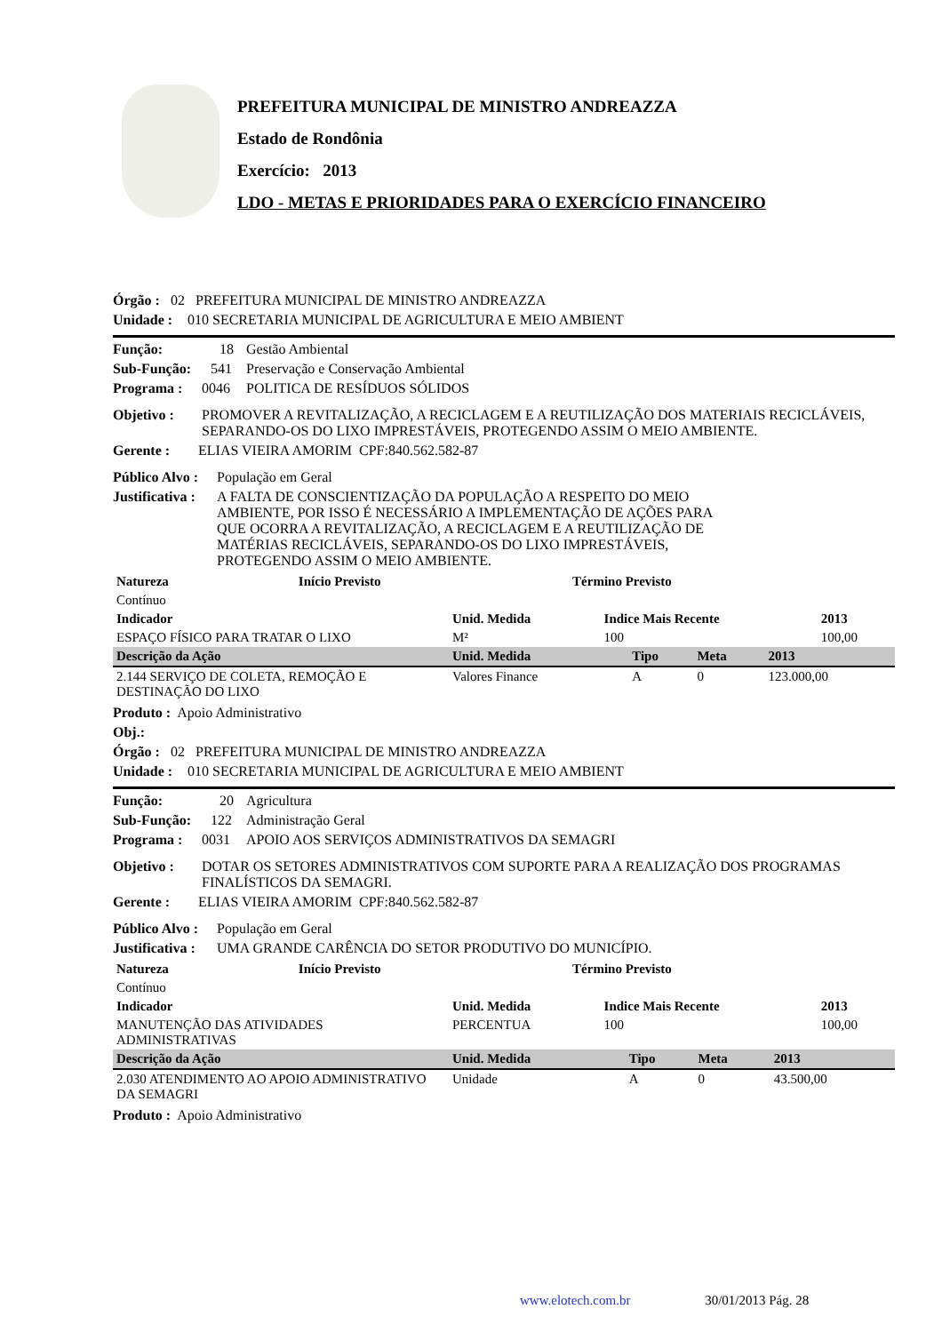PREFEITURA MUNICIPAL DE MINISTRO ANDREAZZA
Estado de Rondônia
Exercício: 2013
LDO - METAS E PRIORIDADES PARA O EXERCÍCIO FINANCEIRO
Órgão : 02 PREFEITURA MUNICIPAL DE MINISTRO ANDREAZZA
Unidade : 010 SECRETARIA MUNICIPAL DE AGRICULTURA E MEIO AMBIENT
Função: 18 Gestão Ambiental
Sub-Função: 541 Preservação e Conservação Ambiental
Programa : 0046 POLITICA DE RESÍDUOS SÓLIDOS
Objetivo : PROMOVER A REVITALIZAÇÃO, A RECICLAGEM E A REUTILIZAÇÃO DOS MATERIAIS RECICLÁVEIS, SEPARANDO-OS DO LIXO IMPRESTÁVEIS, PROTEGENDO ASSIM O MEIO AMBIENTE.
Gerente : ELIAS VIEIRA AMORIM CPF:840.562.582-87
Público Alvo : População em Geral
Justificativa : A FALTA DE CONSCIENTIZAÇÃO DA POPULAÇÃO A RESPEITO DO MEIO AMBIENTE, POR ISSO É NECESSÁRIO A IMPLEMENTAÇÃO DE AÇÕES PARA QUE OCORRA A REVITALIZAÇÃO, A RECICLAGEM E A REUTILIZAÇÃO DE MATÉRIAS RECICLÁVEIS, SEPARANDO-OS DO LIXO IMPRESTÁVEIS, PROTEGENDO ASSIM O MEIO AMBIENTE.
| Natureza | Início Previsto | Término Previsto |
| --- | --- | --- |
| Contínuo | | |
| Indicador | Unid. Medida | Indice Mais Recente | 2013 |
| --- | --- | --- | --- |
| ESPAÇO FÍSICO PARA TRATAR O LIXO | M² | 100 | 100,00 |
| Descrição da Ação | Unid. Medida | Tipo | Meta | 2013 |
| --- | --- | --- | --- | --- |
| 2.144 SERVIÇO DE COLETA, REMOÇÃO E DESTINAÇÃO DO LIXO | Valores Finance | A | 0 | 123.000,00 |
Produto : Apoio Administrativo
Obj.:
Órgão : 02 PREFEITURA MUNICIPAL DE MINISTRO ANDREAZZA
Unidade : 010 SECRETARIA MUNICIPAL DE AGRICULTURA E MEIO AMBIENT
Função: 20 Agricultura
Sub-Função: 122 Administração Geral
Programa : 0031 APOIO AOS SERVIÇOS ADMINISTRATIVOS DA SEMAGRI
Objetivo : DOTAR OS SETORES ADMINISTRATIVOS COM SUPORTE PARA A REALIZAÇÃO DOS PROGRAMAS FINALÍSTICOS DA SEMAGRI.
Gerente : ELIAS VIEIRA AMORIM CPF:840.562.582-87
Público Alvo : População em Geral
Justificativa : UMA GRANDE CARÊNCIA DO SETOR PRODUTIVO DO MUNICÍPIO.
| Natureza | Início Previsto | Término Previsto |
| --- | --- | --- |
| Contínuo | | |
| Indicador | Unid. Medida | Indice Mais Recente | 2013 |
| --- | --- | --- | --- |
| MANUTENÇÃO DAS ATIVIDADES ADMINISTRATIVAS | PERCENTUA | 100 | 100,00 |
| Descrição da Ação | Unid. Medida | Tipo | Meta | 2013 |
| --- | --- | --- | --- | --- |
| 2.030 ATENDIMENTO AO APOIO ADMINISTRATIVO DA SEMAGRI | Unidade | A | 0 | 43.500,00 |
Produto : Apoio Administrativo
www.elotech.com.br 30/01/2013 Pág. 28